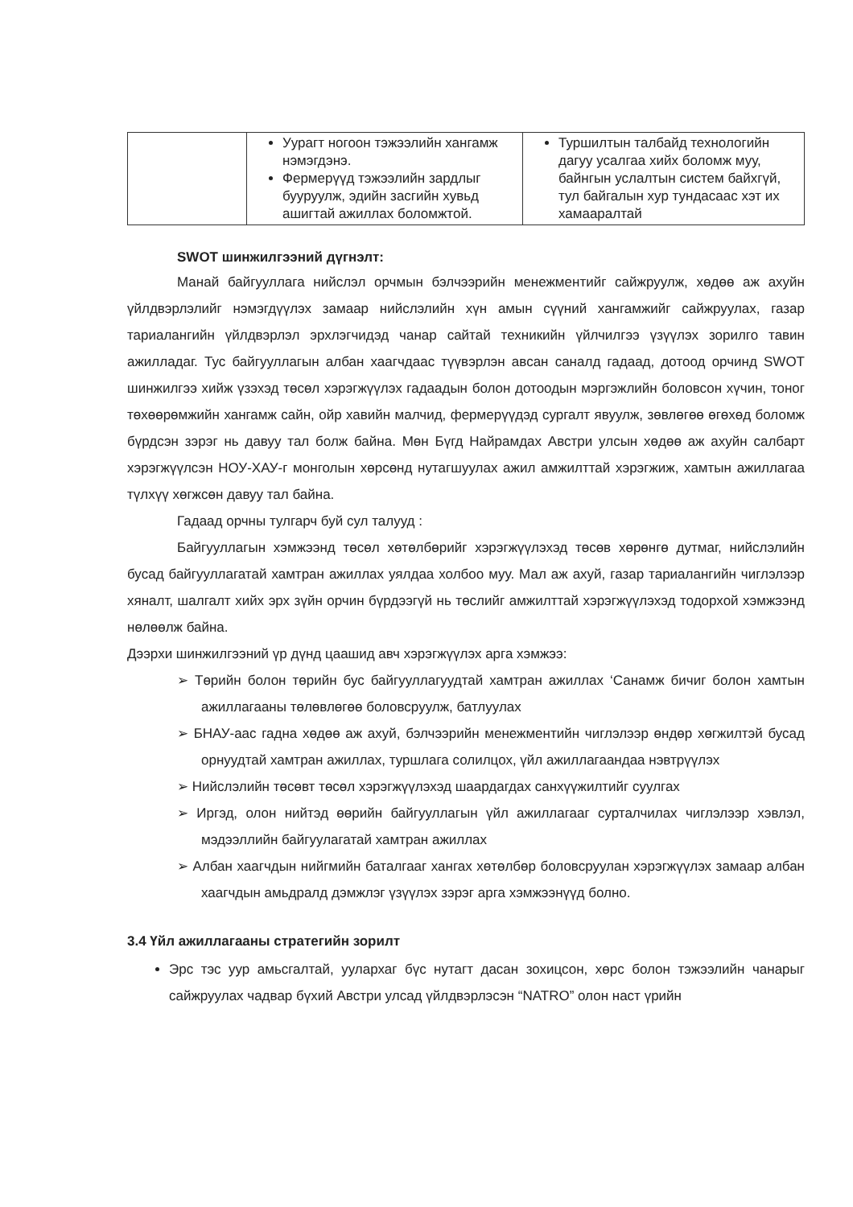| | Уурагт ногоон тэжээлийн хангамж нэмэгдэнэ. Фермерүүд тэжээлийн зардлыг бууруулж, эдийн засгийн хувьд ашигтай ажиллах боломжтой. | Туршилтын талбайд технологийн дагуу усалгаа хийх боломж муу, байнгын услалтын систем байхгүй, тул байгалын хур тундасаас хэт их хамааралтай |
SWOT шинжилгээний дүгнэлт:
Манай байгууллага нийслэл орчмын бэлчээрийн менежментийг сайжруулж, хөдөө аж ахуйн үйлдвэрлэлийг нэмэгдүүлэх замаар нийслэлийн хүн амын сүүний хангамжийг сайжруулах, газар тариалангийн үйлдвэрлэл эрхлэгчидэд чанар сайтай техникийн үйлчилгээ үзүүлэх зорилго тавин ажилладаг. Тус байгууллагын албан хаагчдаас түүвэрлэн авсан саналд гадаад, дотоод орчинд SWOT шинжилгээ хийж үзэхэд төсөл хэрэгжүүлэх гадаадын болон дотоодын мэргэжлийн боловсон хүчин, тоног төхөөрөмжийн хангамж сайн, ойр хавийн малчид, фермерүүдэд сургалт явуулж, зөвлөгөө өгөхөд боломж бүрдсэн зэрэг нь давуу тал болж байна. Мөн Бүгд Найрамдах Австри улсын хөдөө аж ахуйн салбарт хэрэгжүүлсэн НОУ-ХАУ-г монголын хөрсөнд нутагшуулах ажил амжилттай хэрэгжиж, хамтын ажиллагаа түлхүү хөгжсөн давуу тал байна.
Гадаад орчны тулгарч буй сул талууд :
Байгууллагын хэмжээнд төсөл хөтөлбөрийг хэрэгжүүлэхэд төсөв хөрөнгө дутмаг, нийслэлийн бусад байгууллагатай хамтран ажиллах уялдаа холбоо муу. Мал аж ахуй, газар тариалангийн чиглэлээр хяналт, шалгалт хийх эрх зүйн орчин бүрдээгүй нь төслийг амжилттай хэрэгжүүлэхэд тодорхой хэмжээнд нөлөөлж байна.
Дээрхи шинжилгээний үр дүнд цаашид авч хэрэгжүүлэх арга хэмжээ:
➢ Төрийн болон төрийн бус байгууллагуудтай хамтран ажиллах ‘Санамж бичиг болон хамтын ажиллагааны төлөвлөгөө боловсруулж, батлуулах
➢ БНАУ-аас гадна хөдөө аж ахуй, бэлчээрийн менежментийн чиглэлээр өндөр хөгжилтэй бусад орнуудтай хамтран ажиллах, туршлага солилцох, үйл ажиллагаандаа нэвтрүүлэх
➢ Нийслэлийн төсөвт төсөл хэрэгжүүлэхэд шаардагдах санхүүжилтийг суулгах
➢ Иргэд, олон нийтэд өөрийн байгууллагын үйл ажиллагааг сурталчилах чиглэлээр хэвлэл, мэдээллийн байгуулагатай хамтран ажиллах
➢ Албан хаагчдын нийгмийн баталгааг хангах хөтөлбөр боловсруулан хэрэгжүүлэх замаар албан хаагчдын амьдралд дэмжлэг үзүүлэх зэрэг арга хэмжээнүүд болно.
3.4 Үйл ажиллагааны стратегийн зорилт
Эрс тэс уур амьсгалтай, уулархаг бүс нутагт дасан зохицсон, хөрс болон тэжээлийн чанарыг сайжруулах чадвар бүхий Австри улсад үйлдвэрлэсэн “NATRO” олон наст үрийн